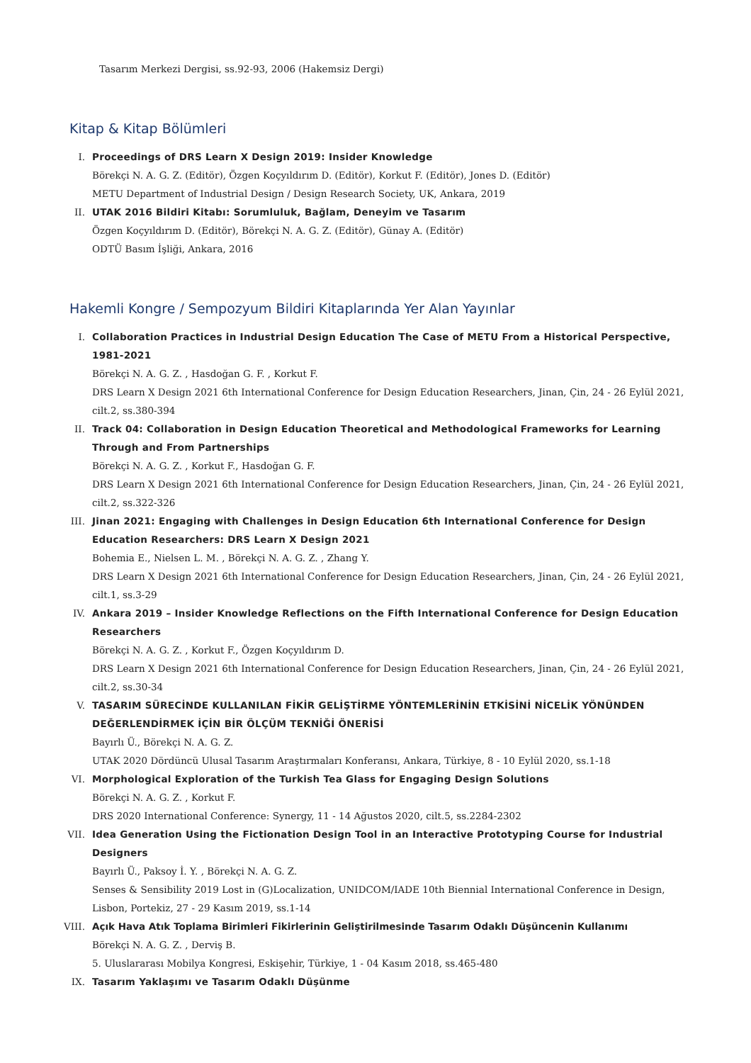Tasarım Merkezi Dergisi, ss.92-93, 2006 (Hakemsiz Dergi)
Kitap & Kitap Bölümleri
I. Proceedings of DRS Learn X Design 2019: Insider Knowledge
Börekçi N. A. G. Z. (Editör), Özgen Koçyıldırım D. (Editör), Korkut F. (Editör), Jones D. (Editör)
METU Department of Industrial Design / Design Research Society, UK, Ankara, 2019
II. UTAK 2016 Bildiri Kitabı: Sorumluluk, Bağlam, Deneyim ve Tasarım
Özgen Koçyıldırım D. (Editör), Börekçi N. A. G. Z. (Editör), Günay A. (Editör)
ODTÜ Basım İşliği, Ankara, 2016
Hakemli Kongre / Sempozyum Bildiri Kitaplarında Yer Alan Yayınlar
I. Collaboration Practices in Industrial Design Education The Case of METU From a Historical Perspective, 1981-2021
Börekçi N. A. G. Z. , Hasdoğan G. F. , Korkut F.
DRS Learn X Design 2021 6th International Conference for Design Education Researchers, Jinan, Çin, 24 - 26 Eylül 2021, cilt.2, ss.380-394
II. Track 04: Collaboration in Design Education Theoretical and Methodological Frameworks for Learning Through and From Partnerships
Börekçi N. A. G. Z. , Korkut F., Hasdoğan G. F.
DRS Learn X Design 2021 6th International Conference for Design Education Researchers, Jinan, Çin, 24 - 26 Eylül 2021, cilt.2, ss.322-326
III. Jinan 2021: Engaging with Challenges in Design Education 6th International Conference for Design Education Researchers: DRS Learn X Design 2021
Bohemia E., Nielsen L. M. , Börekçi N. A. G. Z. , Zhang Y.
DRS Learn X Design 2021 6th International Conference for Design Education Researchers, Jinan, Çin, 24 - 26 Eylül 2021, cilt.1, ss.3-29
IV. Ankara 2019 – Insider Knowledge Reflections on the Fifth International Conference for Design Education Researchers
Börekçi N. A. G. Z. , Korkut F., Özgen Koçyıldırım D.
DRS Learn X Design 2021 6th International Conference for Design Education Researchers, Jinan, Çin, 24 - 26 Eylül 2021, cilt.2, ss.30-34
V. TASARIM SÜRECİNDE KULLANILAN FİKİR GELİŞTİRME YÖNTEMLERİNİN ETKİSİNİ NİCELİK YÖNÜNDEN DEĞERLENDİRMEK İÇİN BİR ÖLÇÜM TEKNİĞİ ÖNERİSİ
Bayırlı Ü., Börekçi N. A. G. Z.
UTAK 2020 Dördüncü Ulusal Tasarım Araştırmaları Konferansı, Ankara, Türkiye, 8 - 10 Eylül 2020, ss.1-18
VI. Morphological Exploration of the Turkish Tea Glass for Engaging Design Solutions
Börekçi N. A. G. Z. , Korkut F.
DRS 2020 International Conference: Synergy, 11 - 14 Ağustos 2020, cilt.5, ss.2284-2302
VII. Idea Generation Using the Fictionation Design Tool in an Interactive Prototyping Course for Industrial Designers
Bayırlı Ü., Paksoy İ. Y. , Börekçi N. A. G. Z.
Senses & Sensibility 2019 Lost in (G)Localization, UNIDCOM/IADE 10th Biennial International Conference in Design, Lisbon, Portekiz, 27 - 29 Kasım 2019, ss.1-14
VIII. Açık Hava Atık Toplama Birimleri Fikirlerinin Geliştirilmesinde Tasarım Odaklı Düşüncenin Kullanımı
Börekçi N. A. G. Z. , Derviş B.
5. Uluslararası Mobilya Kongresi, Eskişehir, Türkiye, 1 - 04 Kasım 2018, ss.465-480
IX. Tasarım Yaklaşımı ve Tasarım Odaklı Düşünme